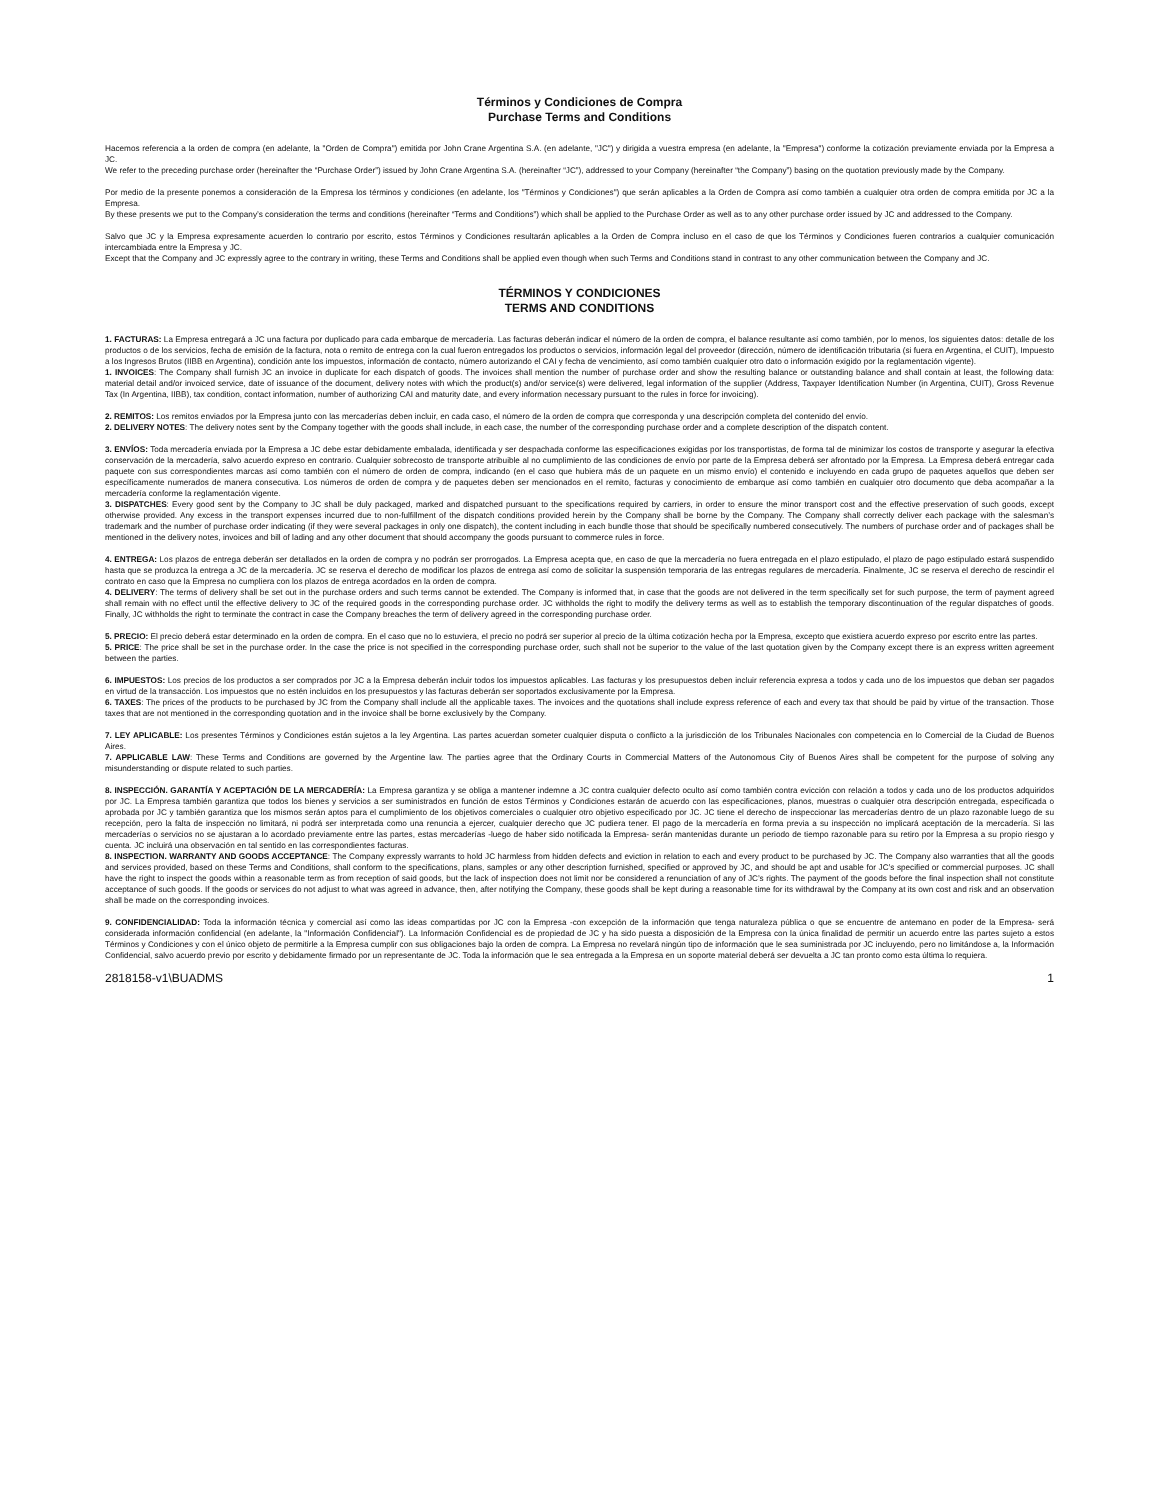Términos y Condiciones de Compra
Purchase Terms and Conditions
Hacemos referencia a la orden de compra (en adelante, la "Orden de Compra") emitida por John Crane Argentina S.A. (en adelante, "JC") y dirigida a vuestra empresa (en adelante, la "Empresa") conforme la cotización previamente enviada por la Empresa a JC.
We refer to the preceding purchase order (hereinafter the “Purchase Order”) issued by John Crane Argentina S.A. (hereinafter “JC”), addressed to your Company (hereinafter “the Company”) basing on the quotation previously made by the Company.
Por medio de la presente ponemos a consideración de la Empresa los términos y condiciones (en adelante, los "Términos y Condiciones") que serán aplicables a la Orden de Compra así como también a cualquier otra orden de compra emitida por JC a la Empresa.
By these presents we put to the Company’s consideration the terms and conditions (hereinafter “Terms and Conditions”) which shall be applied to the Purchase Order as well as to any other purchase order issued by JC and addressed to the Company.
Salvo que JC y la Empresa expresamente acuerden lo contrario por escrito, estos Términos y Condiciones resultarán aplicables a la Orden de Compra incluso en el caso de que los Términos y Condiciones fueren contrarios a cualquier comunicación intercambiada entre la Empresa y JC.
Except that the Company and JC expressly agree to the contrary in writing, these Terms and Conditions shall be applied even though when such Terms and Conditions stand in contrast to any other communication between the Company and JC.
TÉRMINOS Y CONDICIONES
TERMS AND CONDITIONS
1. FACTURAS: La Empresa entregará a JC una factura por duplicado para cada embarque de mercadería. Las facturas deberán indicar el número de la orden de compra, el balance resultante así como también, por lo menos, los siguientes datos: detalle de los productos o de los servicios, fecha de emisión de la factura, nota o remito de entrega con la cual fueron entregados los productos o servicios, información legal del proveedor (dirección, número de identificación tributaria (si fuera en Argentina, el CUIT), Impuesto a los Ingresos Brutos (IIBB en Argentina), condición ante los impuestos, información de contacto, número autorizando el CAI y fecha de vencimiento, así como también cualquier otro dato o información exigido por la reglamentación vigente).
1. INVOICES: The Company shall furnish JC an invoice in duplicate for each dispatch of goods. The invoices shall mention the number of purchase order and show the resulting balance or outstanding balance and shall contain at least, the following data: material detail and/or invoiced service, date of issuance of the document, delivery notes with which the product(s) and/or service(s) were delivered, legal information of the supplier (Address, Taxpayer Identification Number (in Argentina, CUIT), Gross Revenue Tax (In Argentina, IIBB), tax condition, contact information, number of authorizing CAI and maturity date, and every information necessary pursuant to the rules in force for invoicing).
2. REMITOS: Los remitos enviados por la Empresa junto con las mercaderías deben incluir, en cada caso, el número de la orden de compra que corresponda y una descripción completa del contenido del envío.
2. DELIVERY NOTES: The delivery notes sent by the Company together with the goods shall include, in each case, the number of the corresponding purchase order and a complete description of the dispatch content.
3. ENVÍOS: Toda mercadería enviada por la Empresa a JC debe estar debidamente embalada, identificada y ser despachada conforme las especificaciones exigidas por los transportistas, de forma tal de minimizar los costos de transporte y asegurar la efectiva conservación de la mercadería, salvo acuerdo expreso en contrario. Cualquier sobrecosto de transporte atribuible al no cumplimiento de las condiciones de envío por parte de la Empresa deberá ser afrontado por la Empresa. La Empresa deberá entregar cada paquete con sus correspondientes marcas así como también con el número de orden de compra, indicando (en el caso que hubiera más de un paquete en un mismo envío) el contenido e incluyendo en cada grupo de paquetes aquellos que deben ser específicamente numerados de manera consecutiva. Los números de orden de compra y de paquetes deben ser mencionados en el remito, facturas y conocimiento de embarque así como también en cualquier otro documento que deba acompañar a la mercadería conforme la reglamentación vigente.
3. DISPATCHES: Every good sent by the Company to JC shall be duly packaged, marked and dispatched pursuant to the specifications required by carriers, in order to ensure the minor transport cost and the effective preservation of such goods, except otherwise provided. Any excess in the transport expenses incurred due to non-fulfillment of the dispatch conditions provided herein by the Company shall be borne by the Company. The Company shall correctly deliver each package with the salesman’s trademark and the number of purchase order indicating (if they were several packages in only one dispatch), the content including in each bundle those that should be specifically numbered consecutively. The numbers of purchase order and of packages shall be mentioned in the delivery notes, invoices and bill of lading and any other document that should accompany the goods pursuant to commerce rules in force.
4. ENTREGA: Los plazos de entrega deberán ser detallados en la orden de compra y no podrán ser prorrogados. La Empresa acepta que, en caso de que la mercadería no fuera entregada en el plazo estipulado, el plazo de pago estipulado estará suspendido hasta que se produzca la entrega a JC de la mercadería. JC se reserva el derecho de modificar los plazos de entrega así como de solicitar la suspensión temporaria de las entregas regulares de mercadería. Finalmente, JC se reserva el derecho de rescindir el contrato en caso que la Empresa no cumpliera con los plazos de entrega acordados en la orden de compra.
4. DELIVERY: The terms of delivery shall be set out in the purchase orders and such terms cannot be extended. The Company is informed that, in case that the goods are not delivered in the term specifically set for such purpose, the term of payment agreed shall remain with no effect until the effective delivery to JC of the required goods in the corresponding purchase order. JC withholds the right to modify the delivery terms as well as to establish the temporary discontinuation of the regular dispatches of goods. Finally, JC withholds the right to terminate the contract in case the Company breaches the term of delivery agreed in the corresponding purchase order.
5. PRECIO: El precio deberá estar determinado en la orden de compra. En el caso que no lo estuviera, el precio no podrá ser superior al precio de la última cotización hecha por la Empresa, excepto que existiera acuerdo expreso por escrito entre las partes.
5. PRICE: The price shall be set in the purchase order. In the case the price is not specified in the corresponding purchase order, such shall not be superior to the value of the last quotation given by the Company except there is an express written agreement between the parties.
6. IMPUESTOS: Los precios de los productos a ser comprados por JC a la Empresa deberán incluir todos los impuestos aplicables. Las facturas y los presupuestos deben incluir referencia expresa a todos y cada uno de los impuestos que deban ser pagados en virtud de la transacción. Los impuestos que no estén incluidos en los presupuestos y las facturas deberán ser soportados exclusivamente por la Empresa.
6. TAXES: The prices of the products to be purchased by JC from the Company shall include all the applicable taxes. The invoices and the quotations shall include express reference of each and every tax that should be paid by virtue of the transaction. Those taxes that are not mentioned in the corresponding quotation and in the invoice shall be borne exclusively by the Company.
7. LEY APLICABLE: Los presentes Términos y Condiciones están sujetos a la ley Argentina. Las partes acuerdan someter cualquier disputa o conflicto a la jurisdicción de los Tribunales Nacionales con competencia en lo Comercial de la Ciudad de Buenos Aires.
7. APPLICABLE LAW: These Terms and Conditions are governed by the Argentine law. The parties agree that the Ordinary Courts in Commercial Matters of the Autonomous City of Buenos Aires shall be competent for the purpose of solving any misunderstanding or dispute related to such parties.
8. INSPECCIÓN. GARANTÍA Y ACEPTACIÓN DE LA MERCADERÍA: La Empresa garantiza y se obliga a mantener indemne a JC contra cualquier defecto oculto así como también contra evicción con relación a todos y cada uno de los productos adquiridos por JC. La Empresa también garantiza que todos los bienes y servicios a ser suministrados en función de estos Términos y Condiciones estarán de acuerdo con las especificaciones, planos, muestras o cualquier otra descripción entregada, especificada o aprobada por JC y también garantiza que los mismos serán aptos para el cumplimiento de los objetivos comerciales o cualquier otro objetivo especificado por JC. JC tiene el derecho de inspeccionar las mercaderías dentro de un plazo razonable luego de su recepción, pero la falta de inspección no limitará, ni podrá ser interpretada como una renuncia a ejercer, cualquier derecho que JC pudiera tener. El pago de la mercadería en forma previa a su inspección no implicará aceptación de la mercadería. Si las mercaderías o servicios no se ajustaran a lo acordado previamente entre las partes, estas mercaderías -luego de haber sido notificada la Empresa- serán mantenidas durante un periodo de tiempo razonable para su retiro por la Empresa a su propio riesgo y cuenta. JC incluirá una observación en tal sentido en las correspondientes facturas.
8. INSPECTION. WARRANTY AND GOODS ACCEPTANCE: The Company expressly warrants to hold JC harmless from hidden defects and eviction in relation to each and every product to be purchased by JC. The Company also warranties that all the goods and services provided, based on these Terms and Conditions, shall conform to the specifications, plans, samples or any other description furnished, specified or approved by JC, and should be apt and usable for JC’s specified or commercial purposes. JC shall have the right to inspect the goods within a reasonable term as from reception of said goods, but the lack of inspection does not limit nor be considered a renunciation of any of JC’s rights. The payment of the goods before the final inspection shall not constitute acceptance of such goods. If the goods or services do not adjust to what was agreed in advance, then, after notifying the Company, these goods shall be kept during a reasonable time for its withdrawal by the Company at its own cost and risk and an observation shall be made on the corresponding invoices.
9. CONFIDENCIALIDAD: Toda la información técnica y comercial así como las ideas compartidas por JC con la Empresa -con excepción de la información que tenga naturaleza pública o que se encuentre de antemano en poder de la Empresa- será considerada información confidencial (en adelante, la "Información Confidencial"). La Información Confidencial es de propiedad de JC y ha sido puesta a disposición de la Empresa con la única finalidad de permitir un acuerdo entre las partes sujeto a estos Términos y Condiciones y con el único objeto de permitirle a la Empresa cumplir con sus obligaciones bajo la orden de compra. La Empresa no revelará ningún tipo de información que le sea suministrada por JC incluyendo, pero no limitándose a, la Información Confidencial, salvo acuerdo previo por escrito y debidamente firmado por un representante de JC. Toda la información que le sea entregada a la Empresa en un soporte material deberá ser devuelta a JC tan pronto como esta última lo requiera.
2818158-v1\BUADMS 1